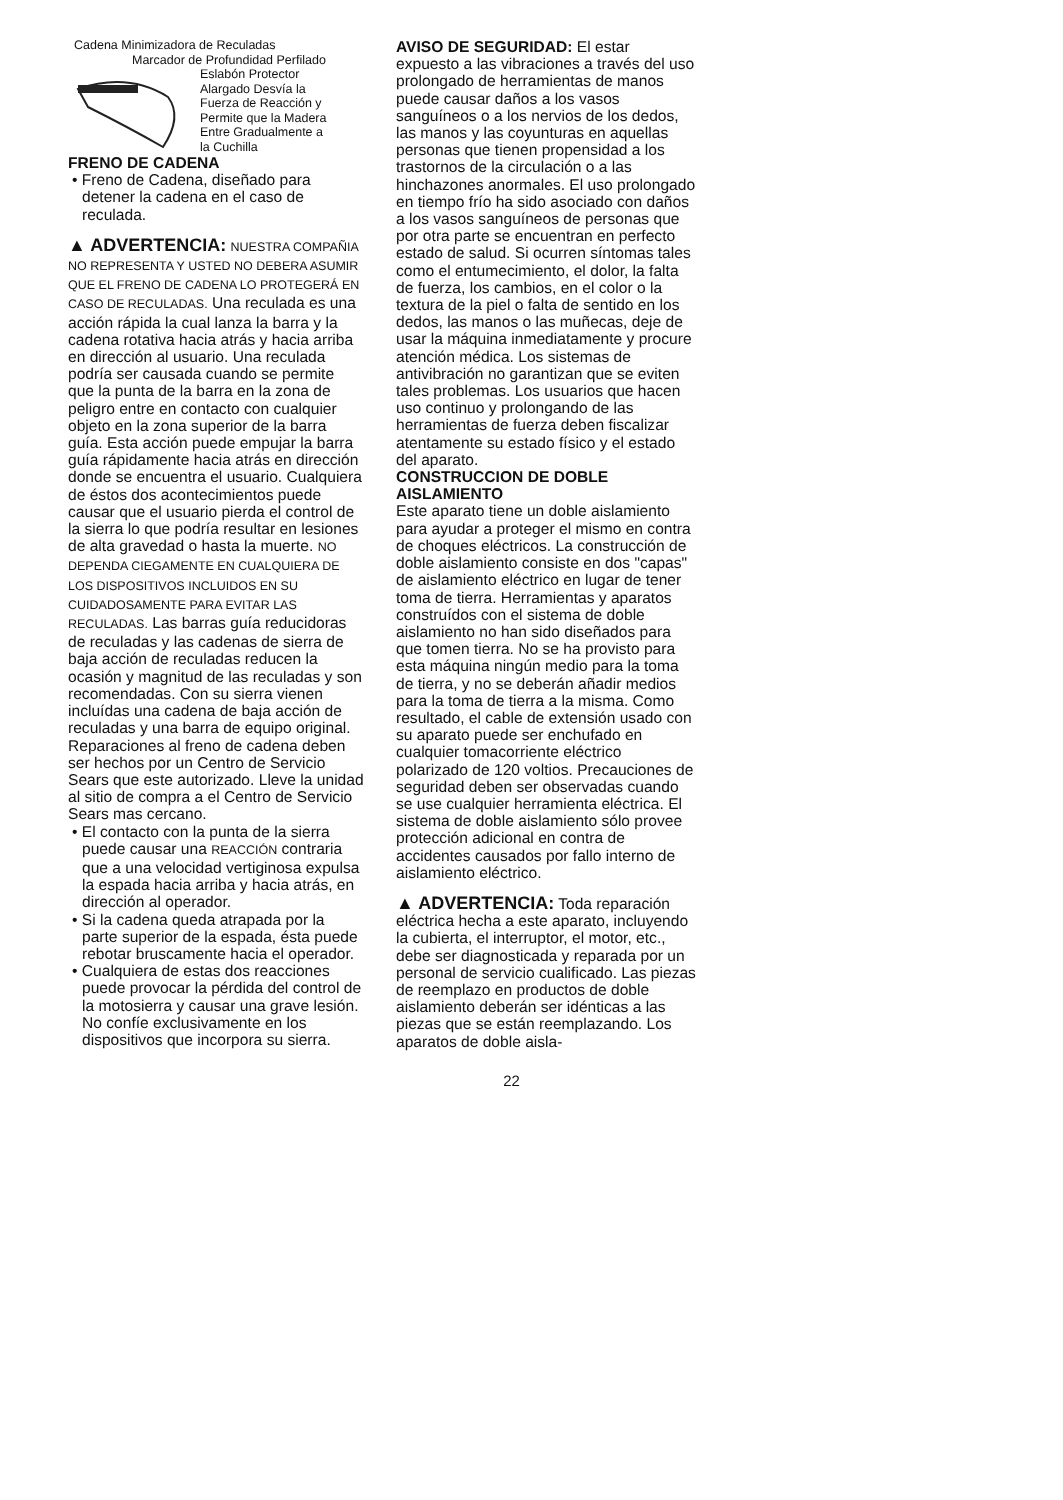Cadena Minimizadora de Reculadas
Marcador de Profundidad Perfilado
Eslabón Protector
Alargado Desvía la
Fuerza de Reacción y
Permite que la Madera
Entre Gradualmente a
la Cuchilla
FRENO DE CADENA
• Freno de Cadena, diseñado para detener la cadena en el caso de reculada.
▲ ADVERTENCIA: NUESTRA COMPAÑIA NO REPRESENTA Y USTED NO DEBERA ASUMIR QUE EL FRENO DE CADENA LO PROTEGERÁ EN CASO DE RECULADAS. Una reculada es una acción rápida la cual lanza la barra y la cadena rotativa hacia atrás y hacia arriba en dirección al usuario. Una reculada podría ser causada cuando se permite que la punta de la barra en la zona de peligro entre en contacto con cualquier objeto en la zona superior de la barra guía. Esta acción puede empujar la barra guía rápidamente hacia atrás en dirección donde se encuentra el usuario. Cualquiera de éstos dos acontecimientos puede causar que el usuario pierda el control de la sierra lo que podría resultar en lesiones de alta gravedad o hasta la muerte. NO DEPENDA CIEGAMENTE EN CUALQUIERA DE LOS DISPOSITIVOS INCLUIDOS EN SU CUIDADOSAMENTE PARA EVITAR LAS RECULADAS. Las barras guía reducidoras de reculadas y las cadenas de sierra de baja acción de reculadas reducen la ocasión y magnitud de las reculadas y son recomendadas. Con su sierra vienen incluídas una cadena de baja acción de reculadas y una barra de equipo original. Reparaciones al freno de cadena deben ser hechos por un Centro de Servicio Sears que este autorizado. Lleve la unidad al sitio de compra a el Centro de Servicio Sears mas cercano.
• El contacto con la punta de la sierra puede causar una REACCIÓN contraria que a una velocidad vertiginosa expulsa la espada hacia arriba y hacia atrás, en dirección al operador.
• Si la cadena queda atrapada por la parte superior de la espada, ésta puede rebotar bruscamente hacia el operador.
• Cualquiera de estas dos reacciones puede provocar la pérdida del control de la motosierra y causar una grave lesión. No confíe exclusivamente en los dispositivos que incorpora su sierra.
AVISO DE SEGURIDAD: El estar expuesto a las vibraciones a través del uso prolongado de herramientas de manos puede causar daños a los vasos sanguíneos o a los nervios de los dedos, las manos y las coyunturas en aquellas personas que tienen propensidad a los trastornos de la circulación o a las hinchazones anormales. El uso prolongado en tiempo frío ha sido asociado con daños a los vasos sanguíneos de personas que por otra parte se encuentran en perfecto estado de salud. Si ocurren síntomas tales como el entumecimiento, el dolor, la falta de fuerza, los cambios, en el color o la textura de la piel o falta de sentido en los dedos, las manos o las muñecas, deje de usar la máquina inmediatamente y procure atención médica. Los sistemas de antivibración no garantizan que se eviten tales problemas. Los usuarios que hacen uso continuo y prolongando de las herramientas de fuerza deben fiscalizar atentamente su estado físico y el estado del aparato.
CONSTRUCCION DE DOBLE AISLAMIENTO
Este aparato tiene un doble aislamiento para ayudar a proteger el mismo en contra de choques eléctricos. La construcción de doble aislamiento consiste en dos "capas" de aislamiento eléctrico en lugar de tener toma de tierra. Herramientas y aparatos construídos con el sistema de doble aislamiento no han sido diseñados para que tomen tierra. No se ha provisto para esta máquina ningún medio para la toma de tierra, y no se deberán añadir medios para la toma de tierra a la misma. Como resultado, el cable de extensión usado con su aparato puede ser enchufado en cualquier tomacorriente eléctrico polarizado de 120 voltios. Precauciones de seguridad deben ser observadas cuando se use cualquier herramienta eléctrica. El sistema de doble aislamiento sólo provee protección adicional en contra de accidentes causados por fallo interno de aislamiento eléctrico.
▲ ADVERTENCIA: Toda reparación eléctrica hecha a este aparato, incluyendo la cubierta, el interruptor, el motor, etc., debe ser diagnosticada y reparada por un personal de servicio cualificado. Las piezas de reemplazo en productos de doble aislamiento deberán ser idénticas a las piezas que se están reemplazando. Los aparatos de doble aisla-
22